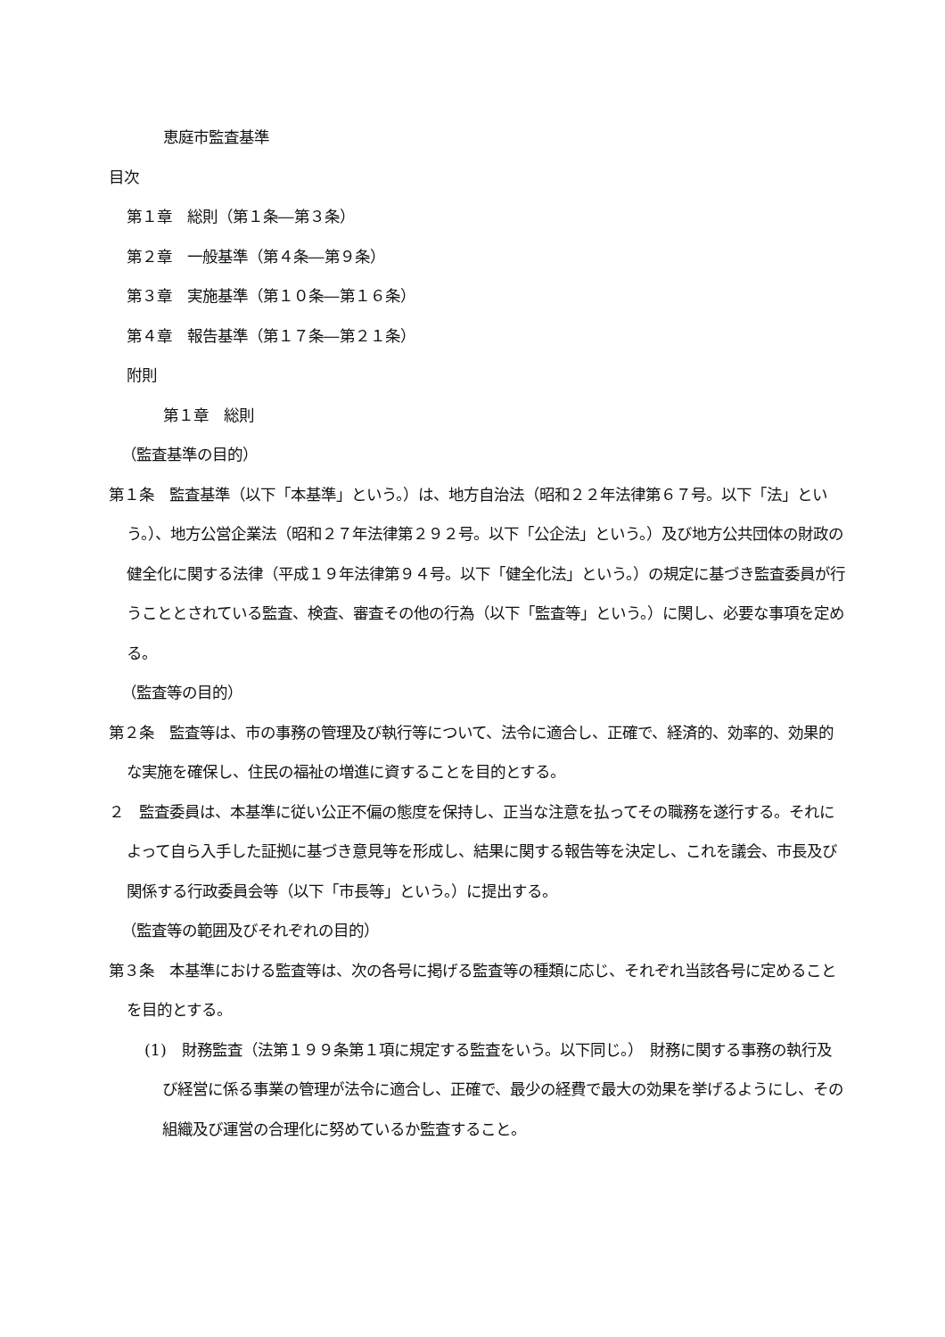恵庭市監査基準
目次
第１章　総則（第１条―第３条）
第２章　一般基準（第４条―第９条）
第３章　実施基準（第１０条―第１６条）
第４章　報告基準（第１７条―第２１条）
附則
第１章　総則
（監査基準の目的）
第１条　監査基準（以下「本基準」という。）は、地方自治法（昭和２２年法律第６７号。以下「法」という。）、地方公営企業法（昭和２７年法律第２９２号。以下「公企法」という。）及び地方公共団体の財政の健全化に関する法律（平成１９年法律第９４号。以下「健全化法」という。）の規定に基づき監査委員が行うこととされている監査、検査、審査その他の行為（以下「監査等」という。）に関し、必要な事項を定める。
（監査等の目的）
第２条　監査等は、市の事務の管理及び執行等について、法令に適合し、正確で、経済的、効率的、効果的な実施を確保し、住民の福祉の増進に資することを目的とする。
２　監査委員は、本基準に従い公正不偏の態度を保持し、正当な注意を払ってその職務を遂行する。それによって自ら入手した証拠に基づき意見等を形成し、結果に関する報告等を決定し、これを議会、市長及び関係する行政委員会等（以下「市長等」という。）に提出する。
（監査等の範囲及びそれぞれの目的）
第３条　本基準における監査等は、次の各号に掲げる監査等の種類に応じ、それぞれ当該各号に定めることを目的とする。
(1)　財務監査（法第１９９条第１項に規定する監査をいう。以下同じ。）　財務に関する事務の執行及び経営に係る事業の管理が法令に適合し、正確で、最少の経費で最大の効果を挙げるようにし、その組織及び運営の合理化に努めているか監査すること。